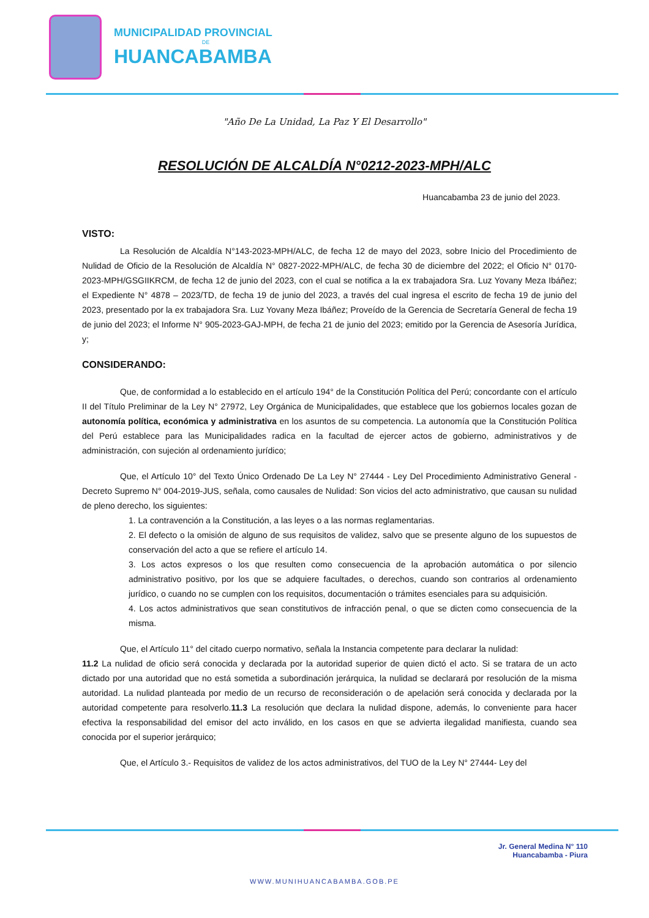MUNICIPALIDAD PROVINCIAL
DE
HUANCABAMBA
"Año De La Unidad, La Paz Y El Desarrollo"
RESOLUCIÓN DE ALCALDÍA N°0212-2023-MPH/ALC
Huancabamba 23 de junio del 2023.
VISTO:
La Resolución de Alcaldía N°143-2023-MPH/ALC, de fecha 12 de mayo del 2023, sobre Inicio del Procedimiento de Nulidad de Oficio de la Resolución de Alcaldía N° 0827-2022-MPH/ALC, de fecha 30 de diciembre del 2022; el Oficio N° 0170-2023-MPH/GSGIIKRCM, de fecha 12 de junio del 2023, con el cual se notifica a la ex trabajadora Sra. Luz Yovany Meza Ibáñez; el Expediente N° 4878 – 2023/TD, de fecha 19 de junio del 2023, a través del cual ingresa el escrito de fecha 19 de junio del 2023, presentado por la ex trabajadora Sra. Luz Yovany Meza Ibáñez; Proveído de la Gerencia de Secretaría General de fecha 19 de junio del 2023; el Informe N° 905-2023-GAJ-MPH, de fecha 21 de junio del 2023; emitido por la Gerencia de Asesoría Jurídica, y;
CONSIDERANDO:
Que, de conformidad a lo establecido en el artículo 194° de la Constitución Política del Perú; concordante con el artículo II del Título Preliminar de la Ley N° 27972, Ley Orgánica de Municipalidades, que establece que los gobiernos locales gozan de autonomía política, económica y administrativa en los asuntos de su competencia. La autonomía que la Constitución Política del Perú establece para las Municipalidades radica en la facultad de ejercer actos de gobierno, administrativos y de administración, con sujeción al ordenamiento jurídico;
Que, el Artículo 10° del Texto Único Ordenado De La Ley N° 27444 - Ley Del Procedimiento Administrativo General - Decreto Supremo N° 004-2019-JUS, señala, como causales de Nulidad: Son vicios del acto administrativo, que causan su nulidad de pleno derecho, los siguientes:
1. La contravención a la Constitución, a las leyes o a las normas reglamentarias.
2. El defecto o la omisión de alguno de sus requisitos de validez, salvo que se presente alguno de los supuestos de conservación del acto a que se refiere el artículo 14.
3. Los actos expresos o los que resulten como consecuencia de la aprobación automática o por silencio administrativo positivo, por los que se adquiere facultades, o derechos, cuando son contrarios al ordenamiento jurídico, o cuando no se cumplen con los requisitos, documentación o trámites esenciales para su adquisición.
4. Los actos administrativos que sean constitutivos de infracción penal, o que se dicten como consecuencia de la misma.
Que, el Artículo 11° del citado cuerpo normativo, señala la Instancia competente para declarar la nulidad:
11.2 La nulidad de oficio será conocida y declarada por la autoridad superior de quien dictó el acto. Si se tratara de un acto dictado por una autoridad que no está sometida a subordinación jerárquica, la nulidad se declarará por resolución de la misma autoridad. La nulidad planteada por medio de un recurso de reconsideración o de apelación será conocida y declarada por la autoridad competente para resolverlo.11.3 La resolución que declara la nulidad dispone, además, lo conveniente para hacer efectiva la responsabilidad del emisor del acto inválido, en los casos en que se advierta ilegalidad manifiesta, cuando sea conocida por el superior jerárquico;
Que, el Artículo 3.- Requisitos de validez de los actos administrativos, del TUO de la Ley N° 27444- Ley del
Jr. General Medina N° 110
Huancabamba - Piura
WWW.MUNIHUANCABAMBA.GOB.PE